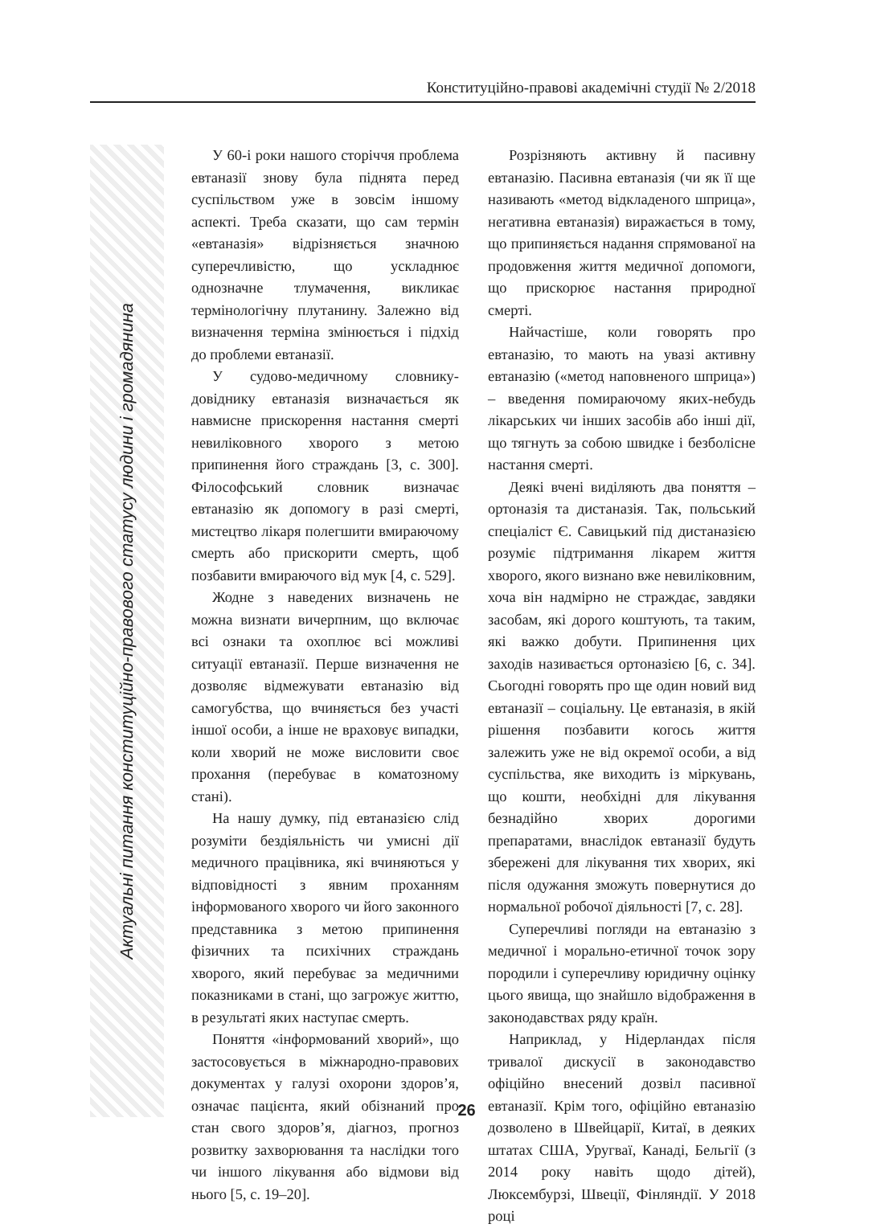Конституційно-правові академічні студії № 2/2018
Актуальні питання конституційно-правового статусу людини і громадянина
У 60-і роки нашого сторіччя проблема евтаназії знову була піднята перед суспільством уже в зовсім іншому аспекті. Треба сказати, що сам термін «евтаназія» відрізняється значною суперечливістю, що ускладнює однозначне тлумачення, викликає термінологічну плутанину. Залежно від визначення терміна змінюється і підхід до проблеми евтаназії.
У судово-медичному словнику-довіднику евтаназія визначається як навмисне прискорення настання смерті невиліковного хворого з метою припинення його страждань [3, с. 300]. Філософський словник визначає евтаназію як допомогу в разі смерті, мистецтво лікаря полегшити вмираючому смерть або прискорити смерть, щоб позбавити вмираючого від мук [4, с. 529].
Жодне з наведених визначень не можна визнати вичерпним, що включає всі ознаки та охоплює всі можливі ситуації евтаназії. Перше визначення не дозволяє відмежувати евтаназію від самогубства, що вчиняється без участі іншої особи, а інше не враховує випадки, коли хворий не може висловити своє прохання (перебуває в коматозному стані).
На нашу думку, під евтаназією слід розуміти бездіяльність чи умисні дії медичного працівника, які вчиняються у відповідності з явним проханням інформованого хворого чи його законного представника з метою припинення фізичних та психічних страждань хворого, який перебуває за медичними показниками в стані, що загрожує життю, в результаті яких наступає смерть.
Поняття «інформований хворий», що застосовується в міжнародно-правових документах у галузі охорони здоров’я, означає пацієнта, який обізнаний про стан свого здоров’я, діагноз, прогноз розвитку захворювання та наслідки того чи іншого лікування або відмови від нього [5, с. 19–20].
Розрізняють активну й пасивну евтаназію. Пасивна евтаназія (чи як її ще називають «метод відкладеного шприца», негативна евтаназія) виражається в тому, що припиняється надання спрямованої на продовження життя медичної допомоги, що прискорює настання природної смерті.
Найчастіше, коли говорять про евтаназію, то мають на увазі активну евтаназію («метод наповненого шприца») – введення помираючому яких-небудь лікарських чи інших засобів або інші дії, що тягнуть за собою швидке і безболісне настання смерті.
Деякі вчені виділяють два поняття – ортоназія та дистаназія. Так, польський спеціаліст Є. Савицький під дистаназією розуміє підтримання лікарем життя хворого, якого визнано вже невиліковним, хоча він надмірно не страждає, завдяки засобам, які дорого коштують, та таким, які важко добути. Припинення цих заходів називається ортоназією [6, с. 34]. Сьогодні говорять про ще один новий вид евтаназії – соціальну. Це евтаназія, в якій рішення позбавити когось життя залежить уже не від окремої особи, а від суспільства, яке виходить із міркувань, що кошти, необхідні для лікування безнадійно хворих дорогими препаратами, внаслідок евтаназії будуть збережені для лікування тих хворих, які після одужання зможуть повернутися до нормальної робочої діяльності [7, с. 28].
Суперечливі погляди на евтаназію з медичної і морально-етичної точок зору породили і суперечливу юридичну оцінку цього явища, що знайшло відображення в законодавствах ряду країн.
Наприклад, у Нідерландах після тривалої дискусії в законодавство офіційно внесений дозвіл пасивної евтаназії. Крім того, офіційно евтаназію дозволено в Швейцарії, Китаї, в деяких штатах США, Уругваї, Канаді, Бельгії (з 2014 року навіть щодо дітей), Люксембурзі, Швеції, Фінляндії. У 2018 році
26